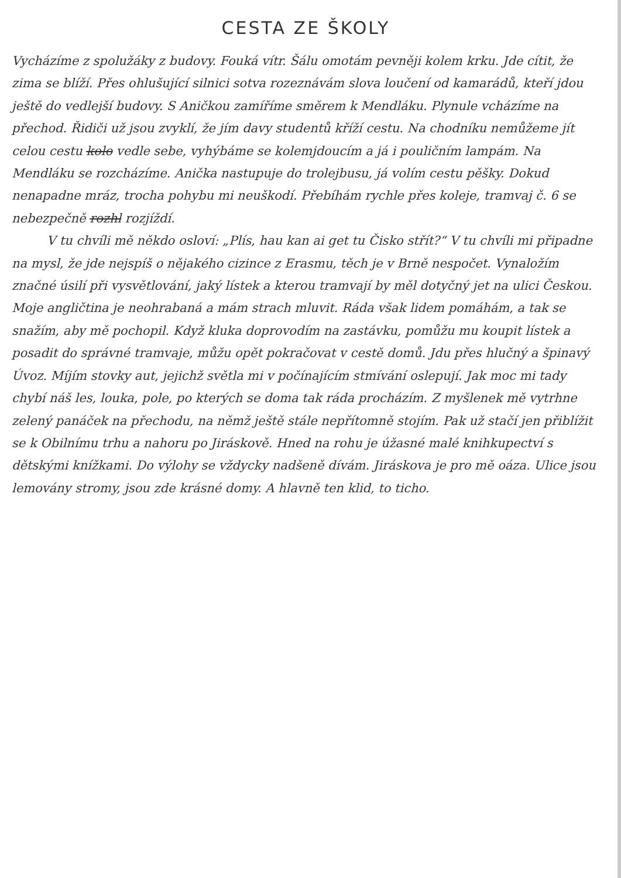CESTA ZE ŠKOLY
Vycházíme z spolužáky z budovy. Fouká vítr. Šálu omotám pevněji kolem krku. Jde cítit, že zima se blíží. Přes ohlušující silnici sotva rozeznávám slova loučení od kamarádů, kteří jdou ještě do vedlejší budovy. S Aničkou zamíříme směrem k Mendláku. Plynule vcházíme na přechod. Řidiči už jsou zvyklí, že jím davy studentů kříží cestu. Na chodníku nemůžeme jít celou cestu kolo vedle sebe, vyhýbáme se kolemjdoucím a já i pouličním lampám. Na Mendláku se rozcházíme. Anička nastupuje do trolejbusu, já volím cestu pěšky. Dokud nenapadne mráz, trocha pohybu mi neuškodí. Přebíhám rychle přes koleje, tramvaj č. 6 se nebezpečně rozhl rozjíždí.
V tu chvíli mě někdo osloví: „Plís, hau kan ai get tu Čisko střít?“ V tu chvíli mi připadne na mysl, že jde nejspíš o nějakého cizince z Erasmu, těch je v Brně nespočet. Vynaložím značné úsilí při vysvětlování, jaký lístek a kterou tramvají by měl dotyčný jet na ulici Českou. Moje angličtina je neohrabaná a mám strach mluvit. Ráda však lidem pomáhám, a tak se snažím, aby mě pochopil. Když kluka doprovodím na zastávku, pomůžu mu koupit lístek a posadit do správné tramvaje, můžu opět pokračovat v cestě domů. Jdu přes hlučný a špinavý Úvoz. Míjím stovky aut, jejichž světla mi v počínajícím stmívání oslepují. Jak moc mi tady chybí náš les, louka, pole, po kterých se doma tak ráda procházím. Z myšlenek mě vytrhne zelený panáček na přechodu, na němž ještě stále nepřítomně stojím. Pak už stačí jen přiblížit se k Obilnímu trhu a nahoru po Jiráskově. Hned na rohu je úžasné malé knihkupectví s dětskými knížkami. Do výlohy se vždycky nadšeně dívám. Jiráskova je pro mě oáza. Ulice jsou lemovány stromy, jsou zde krásné domy. A hlavně ten klid, to ticho.